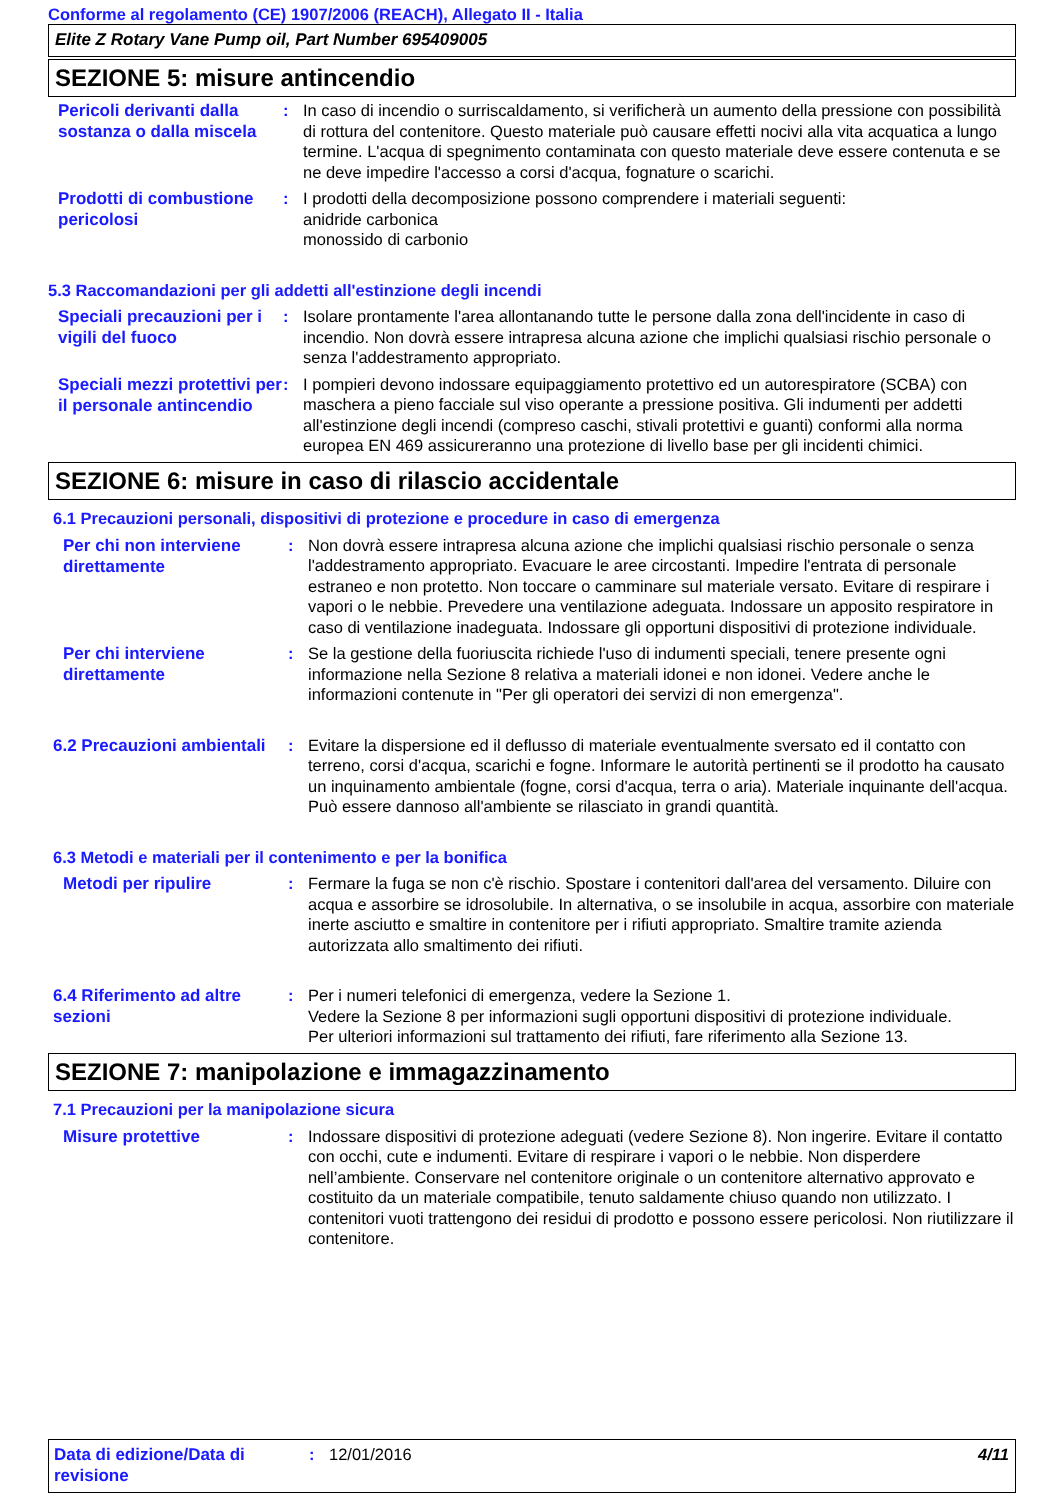Conforme al regolamento (CE) 1907/2006 (REACH), Allegato II - Italia
Elite Z Rotary Vane Pump oil, Part Number 695409005
SEZIONE 5: misure antincendio
Pericoli derivanti dalla sostanza o dalla miscela
: In caso di incendio o surriscaldamento, si verificherà un aumento della pressione con possibilità di rottura del contenitore. Questo materiale può causare effetti nocivi alla vita acquatica a lungo termine. L'acqua di spegnimento contaminata con questo materiale deve essere contenuta e se ne deve impedire l'accesso a corsi d'acqua, fognature o scarichi.
Prodotti di combustione pericolosi
: I prodotti della decomposizione possono comprendere i materiali seguenti:
anidride carbonica
monossido di carbonio
5.3 Raccomandazioni per gli addetti all'estinzione degli incendi
Speciali precauzioni per i vigili del fuoco
: Isolare prontamente l'area allontanando tutte le persone dalla zona dell'incidente in caso di incendio. Non dovrà essere intrapresa alcuna azione che implichi qualsiasi rischio personale o senza l'addestramento appropriato.
Speciali mezzi protettivi per il personale antincendio
: I pompieri devono indossare equipaggiamento protettivo ed un autorespiratore (SCBA) con maschera a pieno facciale sul viso operante a pressione positiva. Gli indumenti per addetti all'estinzione degli incendi (compreso caschi, stivali protettivi e guanti) conformi alla norma europea EN 469 assicureranno una protezione di livello base per gli incidenti chimici.
SEZIONE 6: misure in caso di rilascio accidentale
6.1 Precauzioni personali, dispositivi di protezione e procedure in caso di emergenza
Per chi non interviene direttamente
: Non dovrà essere intrapresa alcuna azione che implichi qualsiasi rischio personale o senza l'addestramento appropriato. Evacuare le aree circostanti. Impedire l'entrata di personale estraneo e non protetto. Non toccare o camminare sul materiale versato. Evitare di respirare i vapori o le nebbie. Prevedere una ventilazione adeguata. Indossare un apposito respiratore in caso di ventilazione inadeguata. Indossare gli opportuni dispositivi di protezione individuale.
Per chi interviene direttamente
: Se la gestione della fuoriuscita richiede l'uso di indumenti speciali, tenere presente ogni informazione nella Sezione 8 relativa a materiali idonei e non idonei. Vedere anche le informazioni contenute in "Per gli operatori dei servizi di non emergenza".
6.2 Precauzioni ambientali
: Evitare la dispersione ed il deflusso di materiale eventualmente sversato ed il contatto con terreno, corsi d'acqua, scarichi e fogne. Informare le autorità pertinenti se il prodotto ha causato un inquinamento ambientale (fogne, corsi d'acqua, terra o aria). Materiale inquinante dell'acqua. Può essere dannoso all'ambiente se rilasciato in grandi quantità.
6.3 Metodi e materiali per il contenimento e per la bonifica
Metodi per ripulire
: Fermare la fuga se non c'è rischio. Spostare i contenitori dall'area del versamento. Diluire con acqua e assorbire se idrosolubile. In alternativa, o se insolubile in acqua, assorbire con materiale inerte asciutto e smaltire in contenitore per i rifiuti appropriato. Smaltire tramite azienda autorizzata allo smaltimento dei rifiuti.
6.4 Riferimento ad altre sezioni
: Per i numeri telefonici di emergenza, vedere la Sezione 1.
Vedere la Sezione 8 per informazioni sugli opportuni dispositivi di protezione individuale.
Per ulteriori informazioni sul trattamento dei rifiuti, fare riferimento alla Sezione 13.
SEZIONE 7: manipolazione e immagazzinamento
7.1 Precauzioni per la manipolazione sicura
Misure protettive
: Indossare dispositivi di protezione adeguati (vedere Sezione 8). Non ingerire. Evitare il contatto con occhi, cute e indumenti. Evitare di respirare i vapori o le nebbie. Non disperdere nell’ambiente. Conservare nel contenitore originale o un contenitore alternativo approvato e costituito da un materiale compatibile, tenuto saldamente chiuso quando non utilizzato. I contenitori vuoti trattengono dei residui di prodotto e possono essere pericolosi. Non riutilizzare il contenitore.
Data di edizione/Data di revisione
: 12/01/2016 4/11